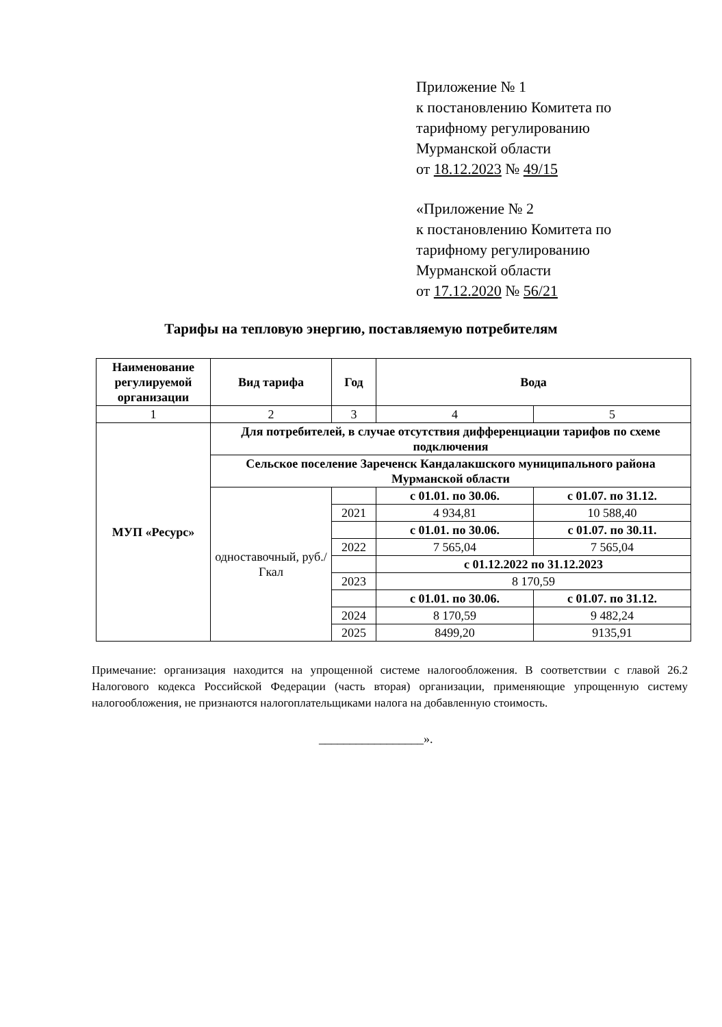Приложение № 1
к постановлению Комитета по
тарифному регулированию
Мурманской области
от 18.12.2023 № 49/15
«Приложение № 2
к постановлению Комитета по
тарифному регулированию
Мурманской области
от 17.12.2020 № 56/21
Тарифы на тепловую энергию, поставляемую потребителям
| Наименование регулируемой организации | Вид тарифа | Год | Вода | |
| --- | --- | --- | --- | --- |
| 1 | 2 | 3 | 4 | 5 |
| МУП «Ресурс» | Для потребителей, в случае отсутствия дифференциации тарифов по схеме подключения | | | |
| | Сельское поселение Зареченск Кандалакшского муниципального района Мурманской области | | | |
| | одноставочный, руб./Гкал | | с 01.01. по 30.06. | с 01.07. по 31.12. |
| | | 2021 | 4 934,81 | 10 588,40 |
| | | | с 01.01. по 30.06. | с 01.07. по 30.11. |
| | | 2022 | 7 565,04 | 7 565,04 |
| | | | с 01.12.2022 по 31.12.2023 | |
| | | 2023 | 8 170,59 | |
| | | | с 01.01. по 30.06. | с 01.07. по 31.12. |
| | | 2024 | 8 170,59 | 9 482,24 |
| | | 2025 | 8499,20 | 9135,91 |
Примечание: организация находится на упрощенной системе налогообложения. В соответствии с главой 26.2 Налогового кодекса Российской Федерации (часть вторая) организации, применяющие упрощенную систему налогообложения, не признаются налогоплательщиками налога на добавленную стоимость.
_________________».